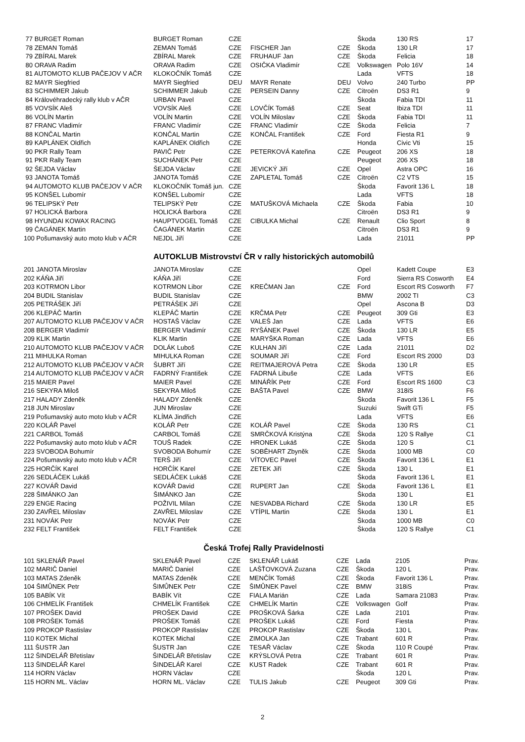| 77 BURGET Roman | BURGET Roman | CZE | | | Škoda | 130 RS | 17 |
| 78 ZEMAN Tomáš | ZEMAN Tomáš | CZE | FISCHER Jan | CZE | Škoda | 130 LR | 17 |
| 79 ZBÍRAL Marek | ZBÍRAL Marek | CZE | FRUHAUF Jan | CZE | Škoda | Felicia | 18 |
| 80 ORAVA Radim | ORAVA Radim | CZE | OSIČKA Vladimír | CZE | Volkswagen | Polo 16V | 14 |
| 81 AUTOMOTO KLUB PAČEJOV V AČR | KLOKOČNÍK Tomáš | CZE | | | Lada | VFTS | 18 |
| 82 MAYR Siegfried | MAYR Siegfried | DEU | MAYR Renate | DEU | Volvo | 240 Turbo | PP |
| 83 SCHIMMER Jakub | SCHIMMER Jakub | CZE | PERSEIN Danny | CZE | Citroën | DS3 R1 | 9 |
| 84 Královéhradecký rally klub v AČR | URBAN Pavel | CZE | | | Škoda | Fabia TDI | 11 |
| 85 VOVSÍK Aleš | VOVSÍK Aleš | CZE | LOVČÍK Tomáš | CZE | Seat | Ibiza TDI | 11 |
| 86 VOLÍN Martin | VOLÍN Martin | CZE | VOLÍN Miloslav | CZE | Škoda | Fabia TDI | 11 |
| 87 FRANC Vladimír | FRANC Vladimír | CZE | FRANC Vladimír | CZE | Škoda | Felicia | 7 |
| 88 KONČAL Martin | KONČAL Martin | CZE | KONČAL František | CZE | Ford | Fiesta R1 | 9 |
| 89 KAPLÁNEK Oldřich | KAPLÁNEK Oldřich | CZE | | | Honda | Civic Vti | 15 |
| 90 PKR Rally Team | PAVIČ Petr | CZE | PETERKOVÁ Kateřina | CZE | Peugeot | 206 XS | 18 |
| 91 PKR Rally Team | SUCHÁNEK Petr | CZE | | | Peugeot | 206 XS | 18 |
| 92 ŠEJDA Václav | ŠEJDA Václav | CZE | JEVICKÝ Jiří | CZE | Opel | Astra OPC | 16 |
| 93 JANOTA Tomáš | JANOTA Tomáš | CZE | ZAPLETAL Tomáš | CZE | Citroën | C2 VTS | 15 |
| 94 AUTOMOTO KLUB PAČEJOV V AČR | KLOKOČNÍK Tomáš jun. | CZE | | | Škoda | Favorit 136 L | 18 |
| 95 KONŠEL Lubomír | KONŠEL Lubomír | CZE | | | Lada | VFTS | 18 |
| 96 TELIPSKÝ Petr | TELIPSKÝ Petr | CZE | MATUŠKOVÁ Michaela | CZE | Škoda | Fabia | 10 |
| 97 HOLICKÁ Barbora | HOLICKÁ Barbora | CZE | | | Citroën | DS3 R1 | 9 |
| 98 HYUNDAI KOWAX RACING | HAUPTVOGEL Tomáš | CZE | CIBULKA Michal | CZE | Renault | Clio Sport | 8 |
| 99 ČAGÁNEK Martin | ČAGÁNEK Martin | CZE | | | Citroën | DS3 R1 | 9 |
| 100 Pošumavský auto moto klub v AČR | NEJDL Jiří | CZE | | | Lada | 21011 | PP |
AUTOKLUB Mistrovství ČR v rally historických automobilů
| 201 JANOTA Miroslav | JANOTA Miroslav | CZE | | | Opel | Kadett Coupe | E3 |
| 202 KÁŇA Jiří | KÁŇA Jiří | CZE | | | Ford | Sierra RS Cosworth | E4 |
| 203 KOTRMON Libor | KOTRMON Libor | CZE | KREČMAN Jan | CZE | Ford | Escort RS Cosworth | F7 |
| 204 BUDIL Stanislav | BUDIL Stanislav | CZE | | | BMW | 2002 TI | C3 |
| 205 PETRÁŠEK Jiří | PETRÁŠEK Jiří | CZE | | | Opel | Ascona B | D3 |
| 206 KLEPÁČ Martin | KLEPÁČ Martin | CZE | KRČMA Petr | CZE | Peugeot | 309 Gti | E3 |
| 207 AUTOMOTO KLUB PAČEJOV V AČR | HOSTAŠ Václav | CZE | VALEŠ Jan | CZE | Lada | VFTS | E6 |
| 208 BERGER Vladimír | BERGER Vladimír | CZE | RYŠÁNEK Pavel | CZE | Škoda | 130 LR | E5 |
| 209 KLIK Martin | KLIK Martin | CZE | MARYŠKA Roman | CZE | Lada | VFTS | E6 |
| 210 AUTOMOTO KLUB PAČEJOV V AČR | DOLÁK Luboš | CZE | KULHAN Jiří | CZE | Lada | 21011 | D2 |
| 211 MIHULKA Roman | MIHULKA Roman | CZE | SOUMAR Jiří | CZE | Ford | Escort RS 2000 | D3 |
| 212 AUTOMOTO KLUB PAČEJOV V AČR | ŠUBRT Jiří | CZE | REITMAJEROVÁ Petra | CZE | Škoda | 130 LR | E5 |
| 214 AUTOMOTO KLUB PAČEJOV V AČR | FADRNÝ František | CZE | FADRNÁ Libuše | CZE | Lada | VFTS | E6 |
| 215 MAIER Pavel | MAIER Pavel | CZE | MINÁŘÍK Petr | CZE | Ford | Escort RS 1600 | C3 |
| 216 SEKYRA Miloš | SEKYRA Miloš | CZE | BAŠTA Pavel | CZE | BMW | 318iS | F6 |
| 217 HALADY Zdeněk | HALADY Zdeněk | CZE | | | Škoda | Favorit 136 L | F5 |
| 218 JUN Miroslav | JUN Miroslav | CZE | | | Suzuki | Swift GTi | F5 |
| 219 Pošumavský auto moto klub v AČR | KLÍMA Jindřich | CZE | | | Lada | VFTS | E6 |
| 220 KOLÁŘ Pavel | KOLÁŘ Petr | CZE | KOLÁŘ Pavel | CZE | Škoda | 130 RS | C1 |
| 221 CARBOL Tomáš | CARBOL Tomáš | CZE | SMRČKOVÁ Kristýna | CZE | Škoda | 120 S Rallye | C1 |
| 222 Pošumavský auto moto klub v AČR | TOUŠ Radek | CZE | HRONEK Lukáš | CZE | Škoda | 120 S | C1 |
| 223 SVOBODA Bohumír | SVOBODA Bohumír | CZE | SOBĚHART Zbyněk | CZE | Škoda | 1000 MB | C0 |
| 224 Pošumavský auto moto klub v AČR | TERŠ Jiří | CZE | VÍTOVEC Pavel | CZE | Škoda | Favorit 136 L | E1 |
| 225 HORČÍK Karel | HORČÍK Karel | CZE | ZETEK Jiří | CZE | Škoda | 130 L | E1 |
| 226 SEDLÁČEK Lukáš | SEDLÁČEK Lukáš | CZE | | | Škoda | Favorit 136 L | E1 |
| 227 KOVÁŘ David | KOVÁŘ David | CZE | RUPERT Jan | CZE | Škoda | Favorit 136 L | E1 |
| 228 ŠIMÁNKO Jan | ŠIMÁNKO Jan | CZE | | | Škoda | 130 L | E1 |
| 229 ENGE Racing | POŽIVIL Milan | CZE | NESVADBA Richard | CZE | Škoda | 130 LR | E5 |
| 230 ZAVŘEL Miloslav | ZAVŘEL Miloslav | CZE | VTÍPIL Martin | CZE | Škoda | 130 L | E1 |
| 231 NOVÁK Petr | NOVÁK Petr | CZE | | | Škoda | 1000 MB | C0 |
| 232 FELT František | FELT František | CZE | | | Škoda | 120 S Rallye | C1 |
Česká Trofej Rally Pravidelnosti
| 101 SKLENÁŘ Pavel | SKLENÁŘ Pavel | CZE | SKLENÁŘ Lukáš | CZE | Lada | 2105 | Prav. |
| 102 MARIČ Daniel | MARIČ Daniel | CZE | LAŠŤOVKOVÁ Zuzana | CZE | Škoda | 120 L | Prav. |
| 103 MATAS Zdeněk | MATAS Zdeněk | CZE | MENČÍK Tomáš | CZE | Škoda | Favorit 136 L | Prav. |
| 104 ŠIMŮNEK Petr | ŠIMŮNEK Petr | CZE | ŠIMŮNEK Pavel | CZE | BMW | 318iS | Prav. |
| 105 BABÍK Vít | BABÍK Vít | CZE | FIALA Marián | CZE | Lada | Samara 21083 | Prav. |
| 106 CHMELÍK František | CHMELÍK František | CZE | CHMELÍK Martin | CZE | Volkswagen | Golf | Prav. |
| 107 PROŠEK David | PROŠEK David | CZE | PROŠKOVÁ Šárka | CZE | Lada | 2101 | Prav. |
| 108 PROŠEK Tomáš | PROŠEK Tomáš | CZE | PROŠEK Lukáš | CZE | Ford | Fiesta | Prav. |
| 109 PROKOP Rastislav | PROKOP Rastislav | CZE | PROKOP Rastislav | CZE | Škoda | 130 L | Prav. |
| 110 KOTEK Michal | KOTEK Michal | CZE | ZIMOLKA Jan | CZE | Trabant | 601 R | Prav. |
| 111 ŠUSTR Jan | ŠUSTR Jan | CZE | TESAŘ Václav | CZE | Škoda | 110 R Coupé | Prav. |
| 112 ŠINDELÁŘ Břetislav | ŠINDELÁŘ Břetislav | CZE | KRÝSLOVÁ Petra | CZE | Trabant | 601 R | Prav. |
| 113 ŠINDELÁŘ Karel | ŠINDELÁŘ Karel | CZE | KUST Radek | CZE | Trabant | 601 R | Prav. |
| 114 HORN Václav | HORN Václav | CZE | | | Škoda | 120 L | Prav. |
| 115 HORN ML. Václav | HORN ML. Václav | CZE | TULIS Jakub | CZE | Peugeot | 309 Gti | Prav. |
2